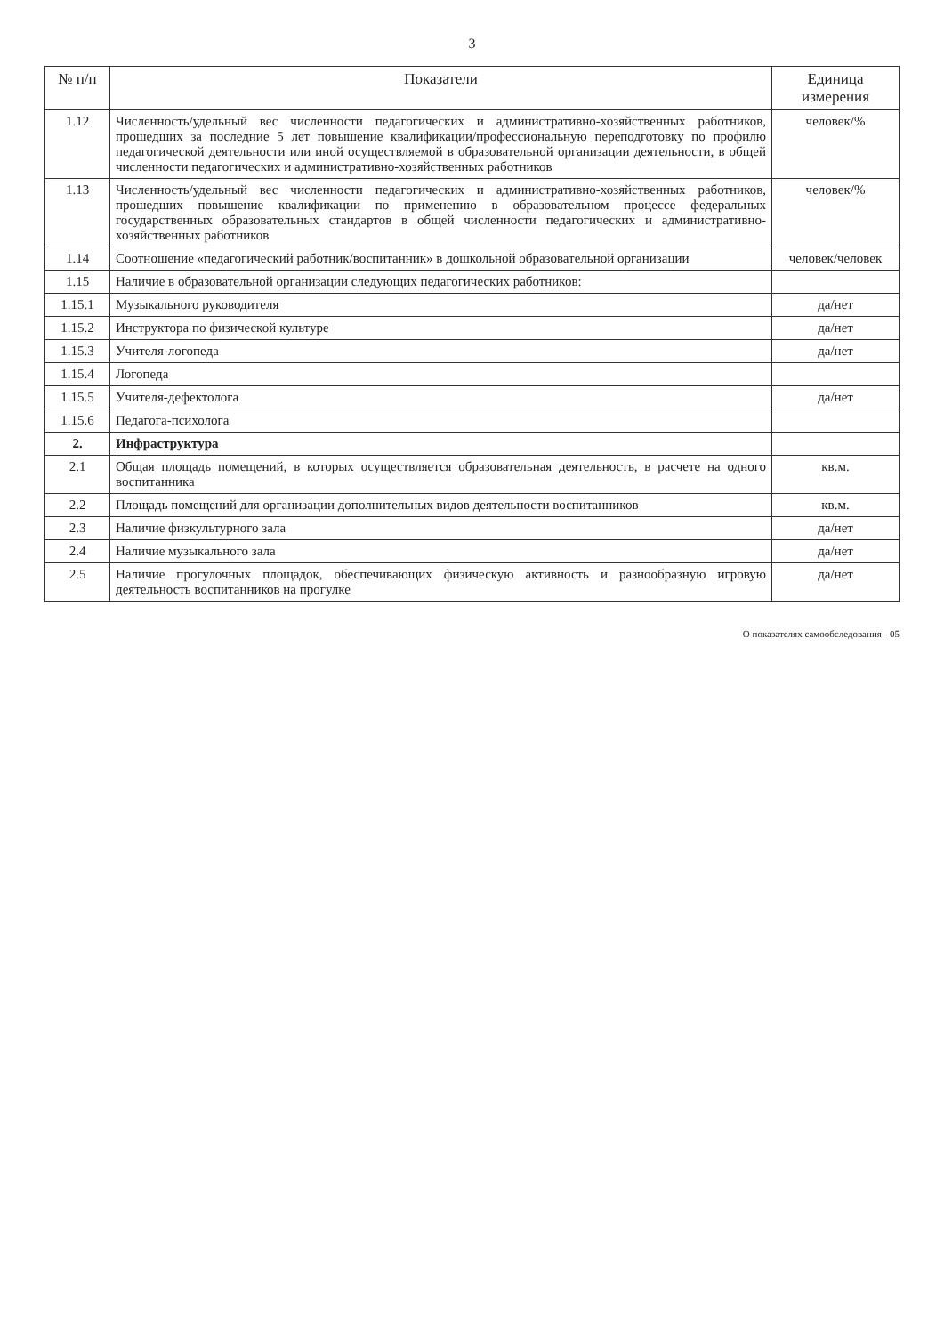3
| № п/п | Показатели | Единица измерения |
| --- | --- | --- |
| 1.12 | Численность/удельный вес численности педагогических и административно-хозяйственных работников, прошедших за последние 5 лет повышение квалификации/профессиональную переподготовку по профилю педагогической деятельности или иной осуществляемой в образовательной организации деятельности, в общей численности педагогических и административно-хозяйственных работников | человек/% |
| 1.13 | Численность/удельный вес численности педагогических и административно-хозяйственных работников, прошедших повышение квалификации по применению в образовательном процессе федеральных государственных образовательных стандартов в общей численности педагогических и административно-хозяйственных работников | человек/% |
| 1.14 | Соотношение «педагогический работник/воспитанник» в дошкольной образовательной организации | человек/человек |
| 1.15 | Наличие в образовательной организации следующих педагогических работников: | |
| 1.15.1 | Музыкального руководителя | да/нет |
| 1.15.2 | Инструктора по физической культуре | да/нет |
| 1.15.3 | Учителя-логопеда | да/нет |
| 1.15.4 | Логопеда | |
| 1.15.5 | Учителя-дефектолога | да/нет |
| 1.15.6 | Педагога-психолога | |
| 2. | Инфраструктура | |
| 2.1 | Общая площадь помещений, в которых осуществляется образовательная деятельность, в расчете на одного воспитанника | кв.м. |
| 2.2 | Площадь помещений для организации дополнительных видов деятельности воспитанников | кв.м. |
| 2.3 | Наличие физкультурного зала | да/нет |
| 2.4 | Наличие музыкального зала | да/нет |
| 2.5 | Наличие прогулочных площадок, обеспечивающих физическую активность и разнообразную игровую деятельность воспитанников на прогулке | да/нет |
О показателях самообследования - 05